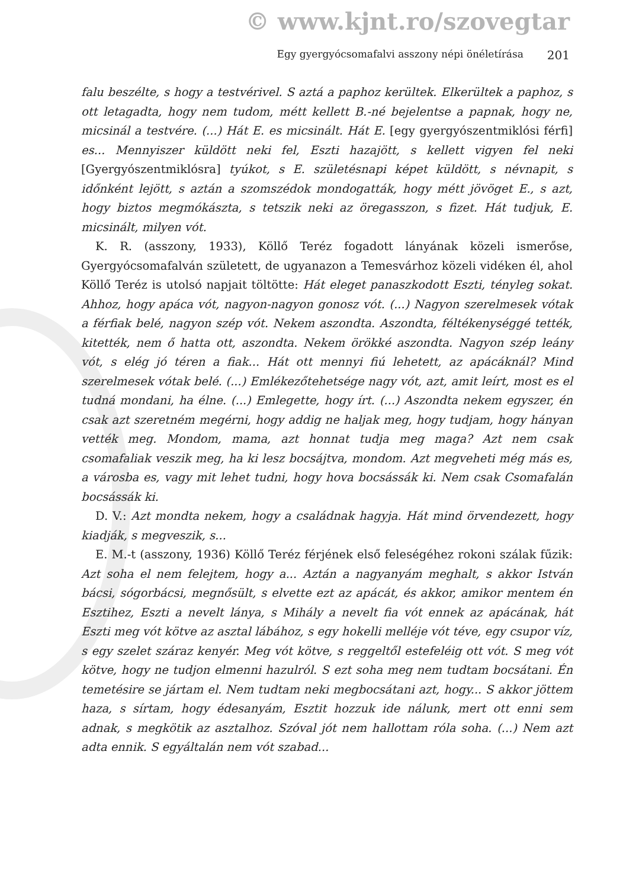© www.kjnt.ro/szovegtar
Egy gyergyócsomafalvi asszony népi önéletírása 201
falu beszélte, s hogy a testvérivel. S aztá a paphoz kerültek. Elkerültek a paphoz, s ott letagadta, hogy nem tudom, métt kellett B.-né bejelentse a papnak, hogy ne, micsinál a testvére. (...) Hát E. es micsinált. Hát E. [egy gyergyószentmiklósi férfi] es... Mennyiszer küldött neki fel, Eszti hazajött, s kellett vigyen fel neki [Gyergyószentmiklósra] tyúkot, s E. születésnapi képet küldött, s névnapit, s időnként lejött, s aztán a szomszédok mondogatták, hogy métt jövöget E., s azt, hogy biztos megmókászta, s tetszik neki az öregasszon, s fizet. Hát tudjuk, E. micsinált, milyen vót.
K. R. (asszony, 1933), Köllő Teréz fogadott lányának közeli ismerőse, Gyergyócsomafalván született, de ugyanazon a Temesvárhoz közeli vidéken él, ahol Köllő Teréz is utolsó napjait töltötte: Hát eleget panaszkodott Eszti, tényleg sokat. Ahhoz, hogy apáca vót, nagyon-nagyon gonosz vót. (...) Nagyon szerelmesek vótak a férfiak belé, nagyon szép vót. Nekem aszondta. Aszondta, féltékenységgé tették, kitették, nem ő hatta ott, aszondta. Nekem örökké aszondta. Nagyon szép leány vót, s elég jó téren a fiak... Hát ott mennyi fiú lehetett, az apácáknál? Mind szerelmesek vótak belé. (...) Emlékezőtehetsége nagy vót, azt, amit leírt, most es el tudná mondani, ha élne. (...) Emlegette, hogy írt. (...) Aszondta nekem egyszer, én csak azt szeretném megérni, hogy addig ne haljak meg, hogy tudjam, hogy hányan vették meg. Mondom, mama, azt honnat tudja meg maga? Azt nem csak csomafaliak veszik meg, ha ki lesz bocsájtva, mondom. Azt megveheti még más es, a városba es, vagy mit lehet tudni, hogy hova bocsássák ki. Nem csak Csomafalán bocsássák ki.
D. V.: Azt mondta nekem, hogy a családnak hagyja. Hát mind örvendezett, hogy kiadják, s megveszik, s...
E. M.-t (asszony, 1936) Köllő Teréz férjének első feleségéhez rokoni szálak fűzik: Azt soha el nem felejtem, hogy a... Aztán a nagyanyám meghalt, s akkor István bácsi, sógorbácsi, megnősült, s elvette ezt az apácát, és akkor, amikor mentem én Esztihez, Eszti a nevelt lánya, s Mihály a nevelt fia vót ennek az apácának, hát Eszti meg vót kötve az asztal lábához, s egy hokelli melléje vót téve, egy csupor víz, s egy szelet száraz kenyér. Meg vót kötve, s reggeltől estefeléig ott vót. S meg vót kötve, hogy ne tudjon elmenni hazulról. S ezt soha meg nem tudtam bocsátani. Én temetésire se jártam el. Nem tudtam neki megbocsátani azt, hogy... S akkor jöttem haza, s sírtam, hogy édesanyám, Esztit hozzuk ide nálunk, mert ott enni sem adnak, s megkötik az asztalhoz. Szóval jót nem hallottam róla soha. (...) Nem azt adta ennik. S egyáltalán nem vót szabad...